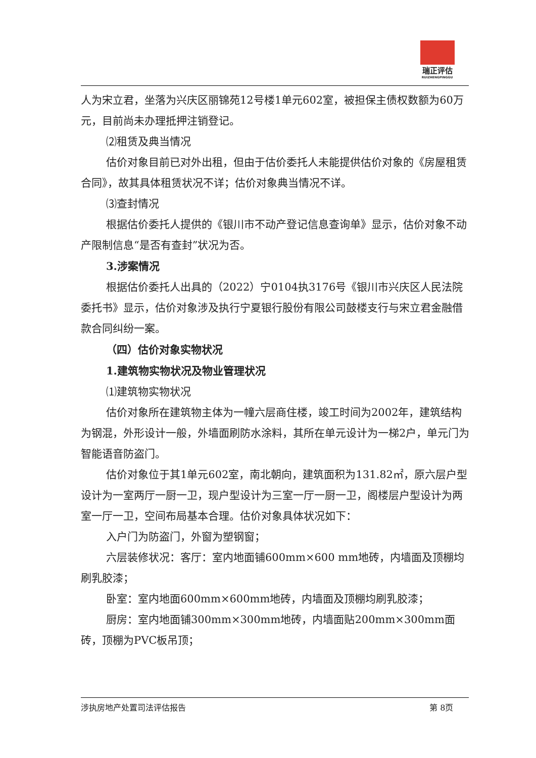瑞正评估
RUIZHENGPINGGU
人为宋立君，坐落为兴庆区丽锦苑12号楼1单元602室，被担保主债权数额为60万元，目前尚未办理抵押注销登记。
⑵租赁及典当情况
估价对象目前已对外出租，但由于估价委托人未能提供估价对象的《房屋租赁合同》，故其具体租赁状况不详；估价对象典当情况不详。
⑶查封情况
根据估价委托人提供的《银川市不动产登记信息查询单》显示，估价对象不动产限制信息“是否有查封”状况为否。
3.涉案情况
根据估价委托人出具的（2022）宁0104执3176号《银川市兴庆区人民法院委托书》显示，估价对象涉及执行宁夏银行股份有限公司鼓楼支行与宋立君金融借款合同纠纷一案。
（四）估价对象实物状况
1.建筑物实物状况及物业管理状况
⑴建筑物实物状况
估价对象所在建筑物主体为一幢六层商住楼，竣工时间为2002年，建筑结构为钢混，外形设计一般，外墙面刷防水涂料，其所在单元设计为一梯2户，单元门为智能语音防盗门。
估价对象位于其1单元602室，南北朝向，建筑面积为131.82㎡，原六层户型设计为一室两厅一厨一卫，现户型设计为三室一厅一厨一卫，阁楼层户型设计为两室一厅一卫，空间布局基本合理。估价对象具体状况如下：
入户门为防盗门，外窗为塑钢窗；
六层装修状况：客厅：室内地面铺600mm×600 mm地砖，内墙面及顶棚均刷乳胶漆；
卧室：室内地面600mm×600mm地砖，内墙面及顶棚均刷乳胶漆；
厨房：室内地面铺300mm×300mm地砖，内墙面贴200mm×300mm面砖，顶棚为PVC板吊顶；
涉执房地产处置司法评估报告 第 8页